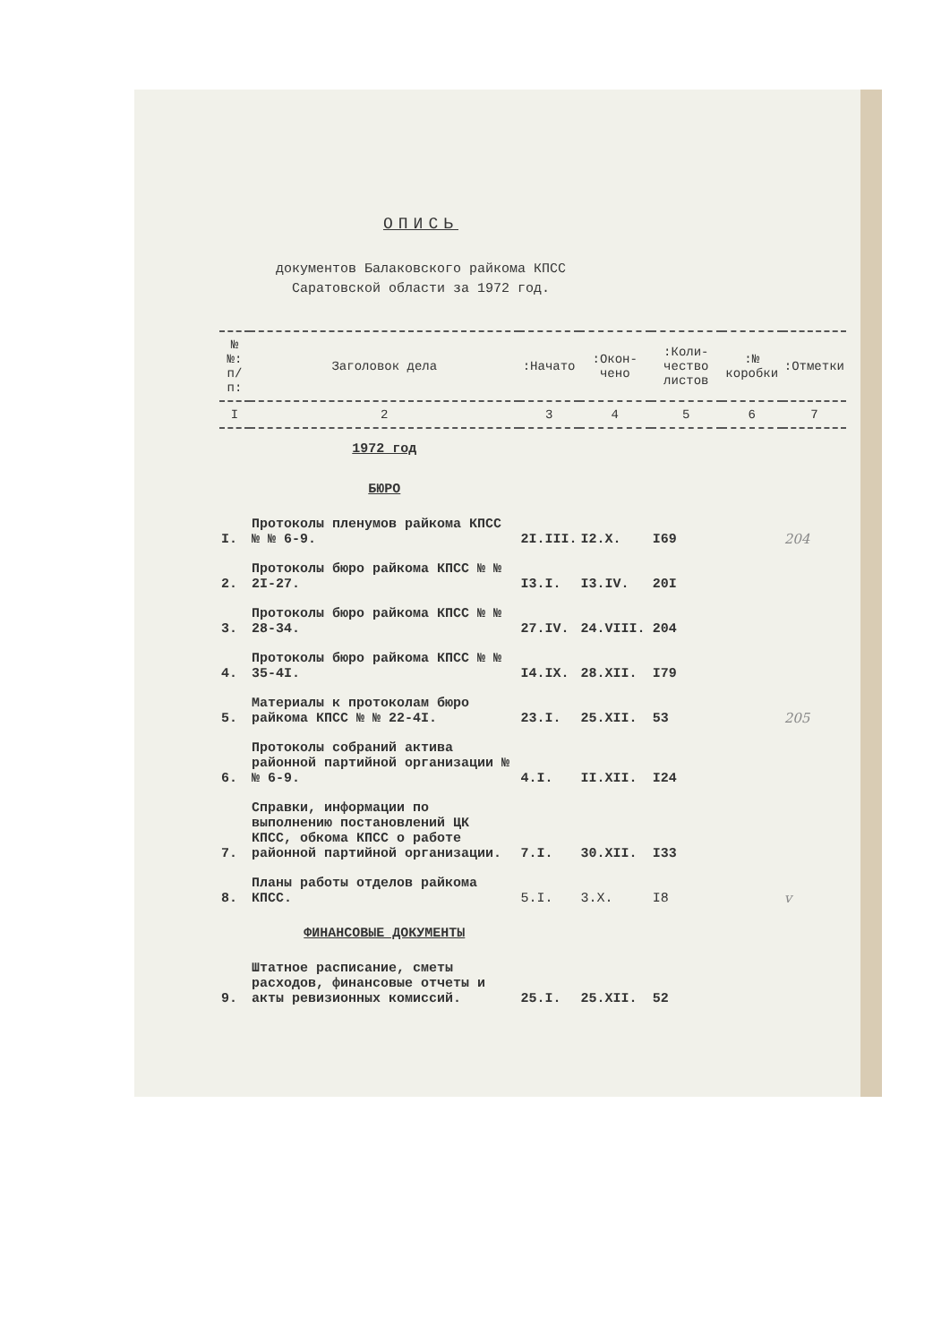ОПИСЬ
документов Балаковского райкома КПСС
Саратовской области за 1972 год.
| № №: п/п: | Заголовок дела | :Начато | :Окон- чено | :Коли- чество листов | :№ коробки | :Отметки |
| --- | --- | --- | --- | --- | --- | --- |
| I | 2 | 3 | 4 | 5 | 6 | 7 |
| | 1972 год | | | | | |
| | БЮРО | | | | | |
| I. | Протоколы пленумов райкома КПСС № № 6-9. | 2I.III. | I2.X. | I69 | | 204 |
| 2. | Протоколы бюро райкома КПСС № № 2I-27. | I3.I. | I3.IV. | 20I | | |
| 3. | Протоколы бюро райкома КПСС № № 28-34. | 27.IV. | 24.VIII. | 204 | | |
| 4. | Протоколы бюро райкома КПСС № № 35-4I. | I4.IX. | 28.XII. | I79 | | |
| 5. | Материалы к протоколам бюро райкома КПСС № № 22-4I. | 23.I. | 25.XII. | 53 | | 205 |
| 6. | Протоколы собраний актива районной партийной организации № № 6-9. | 4.I. | II.XII. | I24 | | |
| 7. | Справки, информации по выполнению постановлений ЦК КПСС, обкома КПСС о работе районной партийной организации. | 7.I. | 30.XII. | I33 | | |
| 8. | Планы работы отделов райкома КПСС. | 5.I. | 3.X. | I8 | | v |
| | ФИНАНСОВЫЕ ДОКУМЕНТЫ | | | | | |
| 9. | Штатное расписание, сметы расходов, финансовые отчеты и акты ревизионных комиссий. | 25.I. | 25.XII. | 52 | | |